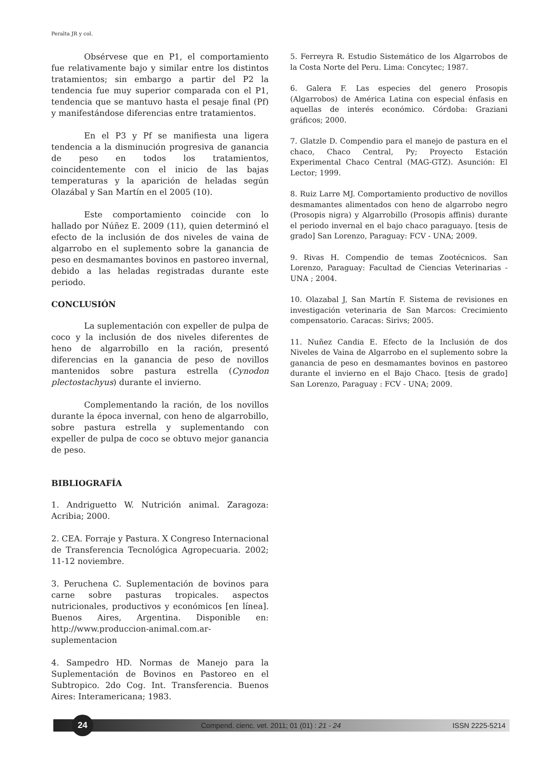Peralta JR y col.
Obsérvese que en P1, el comportamiento fue relativamente bajo y similar entre los distintos tratamientos; sin embargo a partir del P2 la tendencia fue muy superior comparada con el P1, tendencia que se mantuvo hasta el pesaje final (Pf) y manifestándose diferencias entre tratamientos.
En el P3 y Pf se manifiesta una ligera tendencia a la disminución progresiva de ganancia de peso en todos los tratamientos, coincidentemente con el inicio de las bajas temperaturas y la aparición de heladas según Olazábal y San Martín en el 2005 (10).
Este comportamiento coincide con lo hallado por Núñez E. 2009 (11), quien determinó el efecto de la inclusión de dos niveles de vaina de algarrobo en el suplemento sobre la ganancia de peso en desmamantes bovinos en pastoreo invernal, debido a las heladas registradas durante este periodo.
CONCLUSIÓN
La suplementación con expeller de pulpa de coco y la inclusión de dos niveles diferentes de heno de algarrobillo en la ración, presentó diferencias en la ganancia de peso de novillos mantenidos sobre pastura estrella (Cynodon plectostachyus) durante el invierno.
Complementando la ración, de los novillos durante la época invernal, con heno de algarrobillo, sobre pastura estrella y suplementando con expeller de pulpa de coco se obtuvo mejor ganancia de peso.
BIBLIOGRAFÍA
1. Andriguetto W. Nutrición animal. Zaragoza: Acribia; 2000.
2. CEA. Forraje y Pastura. X Congreso Internacional de Transferencia Tecnológica Agropecuaria. 2002; 11-12 noviembre.
3. Peruchena C. Suplementación de bovinos para carne sobre pasturas tropicales. aspectos nutricionales, productivos y económicos [en línea]. Buenos Aires, Argentina. Disponible en: http://www.produccion-animal.com.ar-suplementacion
4. Sampedro HD. Normas de Manejo para la Suplementación de Bovinos en Pastoreo en el Subtropico. 2do Cog. Int. Transferencia. Buenos Aires: Interamericana; 1983.
5. Ferreyra R. Estudio Sistemático de los Algarrobos de la Costa Norte del Peru. Lima: Concytec; 1987.
6. Galera F. Las especies del genero Prosopis (Algarrobos) de América Latina con especial énfasis en aquellas de interés económico. Córdoba: Graziani gráficos; 2000.
7. Glatzle D. Compendio para el manejo de pastura en el chaco, Chaco Central, Py; Proyecto Estación Experimental Chaco Central (MAG-GTZ). Asunción: El Lector; 1999.
8. Ruiz Larre MJ. Comportamiento productivo de novillos desmamantes alimentados con heno de algarrobo negro (Prosopis nigra) y Algarrobillo (Prosopis affinis) durante el periodo invernal en el bajo chaco paraguayo. [tesis de grado] San Lorenzo, Paraguay: FCV - UNA; 2009.
9. Rivas H. Compendio de temas Zootécnicos. San Lorenzo, Paraguay: Facultad de Ciencias Veterinarias - UNA ; 2004.
10. Olazabal J, San Martín F. Sistema de revisiones en investigación veterinaria de San Marcos: Crecimiento compensatorio. Caracas: Sirivs; 2005.
11. Nuñez Candia E. Efecto de la Inclusión de dos Niveles de Vaina de Algarrobo en el suplemento sobre la ganancia de peso en desmamantes bovinos en pastoreo durante el invierno en el Bajo Chaco. [tesis de grado] San Lorenzo, Paraguay : FCV - UNA; 2009.
24
Compend. cienc. vet. 2011; 01 (01) : 21 - 24
ISSN 2225-5214